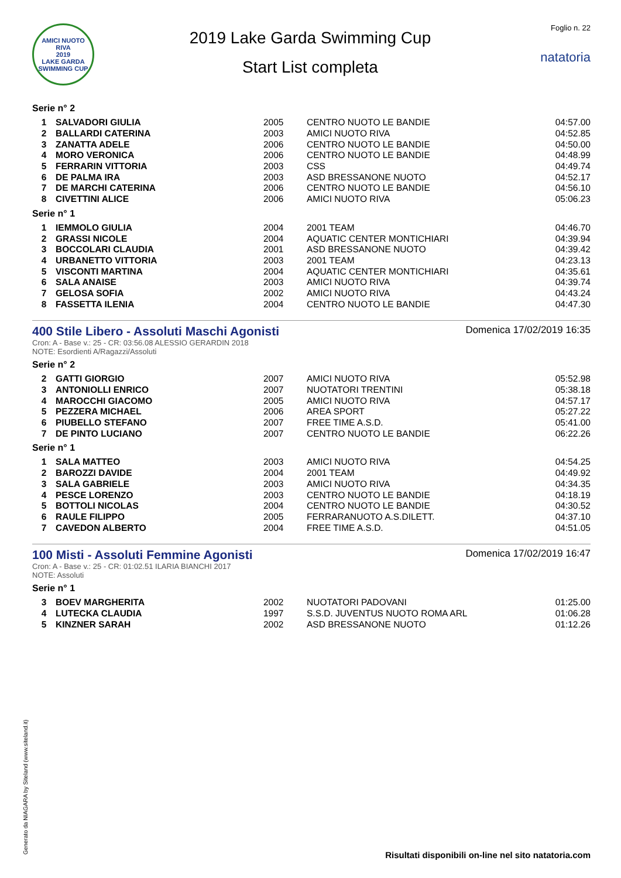AMICI NUOTO RIVA
2019
LAKE GARDA SWIMMING CUP
2019 Lake Garda Swimming Cup
Start List completa
Foglio n. 22
natatoria
Serie n° 2
| 1 | SALVADORI GIULIA | 2005 | CENTRO NUOTO LE BANDIE | 04:57.00 |
| 2 | BALLARDI CATERINA | 2003 | AMICI NUOTO RIVA | 04:52.85 |
| 3 | ZANATTA ADELE | 2006 | CENTRO NUOTO LE BANDIE | 04:50.00 |
| 4 | MORO VERONICA | 2006 | CENTRO NUOTO LE BANDIE | 04:48.99 |
| 5 | FERRARIN VITTORIA | 2003 | CSS | 04:49.74 |
| 6 | DE PALMA IRA | 2003 | ASD BRESSANONE NUOTO | 04:52.17 |
| 7 | DE MARCHI CATERINA | 2006 | CENTRO NUOTO LE BANDIE | 04:56.10 |
| 8 | CIVETTINI ALICE | 2006 | AMICI NUOTO RIVA | 05:06.23 |
Serie n° 1
| 1 | IEMMOLO GIULIA | 2004 | 2001 TEAM | 04:46.70 |
| 2 | GRASSI NICOLE | 2004 | AQUATIC CENTER MONTICHIARI | 04:39.94 |
| 3 | BOCCOLARI CLAUDIA | 2001 | ASD BRESSANONE NUOTO | 04:39.42 |
| 4 | URBANETTO VITTORIA | 2003 | 2001 TEAM | 04:23.13 |
| 5 | VISCONTI MARTINA | 2004 | AQUATIC CENTER MONTICHIARI | 04:35.61 |
| 6 | SALA ANAISE | 2003 | AMICI NUOTO RIVA | 04:39.74 |
| 7 | GELOSA SOFIA | 2002 | AMICI NUOTO RIVA | 04:43.24 |
| 8 | FASSETTA ILENIA | 2004 | CENTRO NUOTO LE BANDIE | 04:47.30 |
400 Stile Libero - Assoluti Maschi Agonisti
Cron: A - Base v.: 25 - CR: 03:56.08 ALESSIO GERARDIN 2018
NOTE: Esordienti A/Ragazzi/Assoluti
Domenica 17/02/2019 16:35
Serie n° 2
| 2 | GATTI GIORGIO | 2007 | AMICI NUOTO RIVA | 05:52.98 |
| 3 | ANTONIOLLI ENRICO | 2007 | NUOTATORI TRENTINI | 05:38.18 |
| 4 | MAROCCHI GIACOMO | 2005 | AMICI NUOTO RIVA | 04:57.17 |
| 5 | PEZZERA MICHAEL | 2006 | AREA SPORT | 05:27.22 |
| 6 | PIUBELLO STEFANO | 2007 | FREE TIME A.S.D. | 05:41.00 |
| 7 | DE PINTO LUCIANO | 2007 | CENTRO NUOTO LE BANDIE | 06:22.26 |
Serie n° 1
| 1 | SALA MATTEO | 2003 | AMICI NUOTO RIVA | 04:54.25 |
| 2 | BAROZZI DAVIDE | 2004 | 2001 TEAM | 04:49.92 |
| 3 | SALA GABRIELE | 2003 | AMICI NUOTO RIVA | 04:34.35 |
| 4 | PESCE LORENZO | 2003 | CENTRO NUOTO LE BANDIE | 04:18.19 |
| 5 | BOTTOLI NICOLAS | 2004 | CENTRO NUOTO LE BANDIE | 04:30.52 |
| 6 | RAULE FILIPPO | 2005 | FERRARANUOTO A.S.DILETT. | 04:37.10 |
| 7 | CAVEDON ALBERTO | 2004 | FREE TIME A.S.D. | 04:51.05 |
100 Misti - Assoluti Femmine Agonisti
Cron: A - Base v.: 25 - CR: 01:02.51 ILARIA BIANCHI 2017
NOTE: Assoluti
Domenica 17/02/2019 16:47
Serie n° 1
| 3 | BOEV MARGHERITA | 2002 | NUOTATORI PADOVANI | 01:25.00 |
| 4 | LUTECKA CLAUDIA | 1997 | S.S.D. JUVENTUS NUOTO ROMA ARL | 01:06.28 |
| 5 | KINZNER SARAH | 2002 | ASD BRESSANONE NUOTO | 01:12.26 |
Generato da NIAGARA by Siteland (www.siteland.it)
Risultati disponibili on-line nel sito natatoria.com